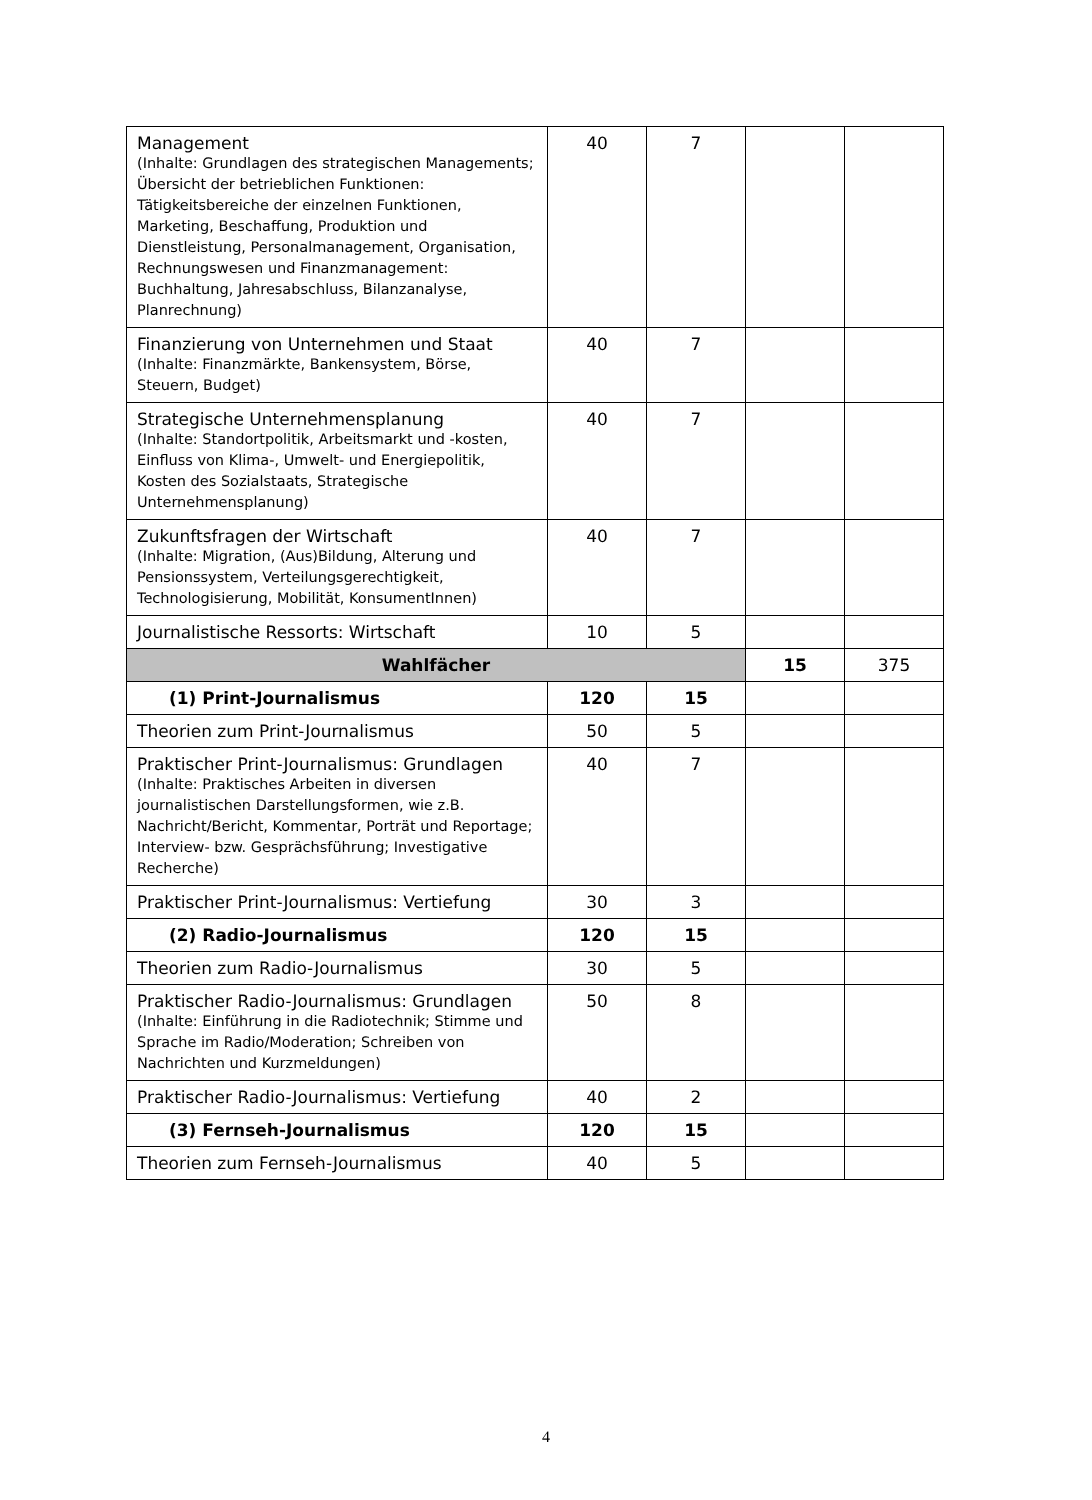| Management (Inhalte: Grundlagen des strategischen Managements; Übersicht der betrieblichen Funktionen: Tätigkeitsbereiche der einzelnen Funktionen, Marketing, Beschaffung, Produktion und Dienstleistung, Personalmanagement, Organisation, Rechnungswesen und Finanzmanagement: Buchhaltung, Jahresabschluss, Bilanzanalyse, Planrechnung) | 40 | 7 | | |
| Finanzierung von Unternehmen und Staat (Inhalte: Finanzmärkte, Bankensystem, Börse, Steuern, Budget) | 40 | 7 | | |
| Strategische Unternehmensplanung (Inhalte: Standortpolitik, Arbeitsmarkt und -kosten, Einfluss von Klima-, Umwelt- und Energiepolitik, Kosten des Sozialstaats, Strategische Unternehmensplanung) | 40 | 7 | | |
| Zukunftsfragen der Wirtschaft (Inhalte: Migration, (Aus)Bildung, Alterung und Pensionssystem, Verteilungsgerechtigkeit, Technologisierung, Mobilität, KonsumentInnen) | 40 | 7 | | |
| Journalistische Ressorts: Wirtschaft | 10 | 5 | | |
| Wahlfächer | | | 15 | 375 |
| (1) Print-Journalismus | 120 | 15 | | |
| Theorien zum Print-Journalismus | 50 | 5 | | |
| Praktischer Print-Journalismus: Grundlagen (Inhalte: Praktisches Arbeiten in diversen journalistischen Darstellungsformen, wie z.B. Nachricht/Bericht, Kommentar, Porträt und Reportage; Interview- bzw. Gesprächsführung; Investigative Recherche) | 40 | 7 | | |
| Praktischer Print-Journalismus: Vertiefung | 30 | 3 | | |
| (2) Radio-Journalismus | 120 | 15 | | |
| Theorien zum Radio-Journalismus | 30 | 5 | | |
| Praktischer Radio-Journalismus: Grundlagen (Inhalte: Einführung in die Radiotechnik; Stimme und Sprache im Radio/Moderation; Schreiben von Nachrichten und Kurzmeldungen) | 50 | 8 | | |
| Praktischer Radio-Journalismus: Vertiefung | 40 | 2 | | |
| (3) Fernseh-Journalismus | 120 | 15 | | |
| Theorien zum Fernseh-Journalismus | 40 | 5 | | |
4